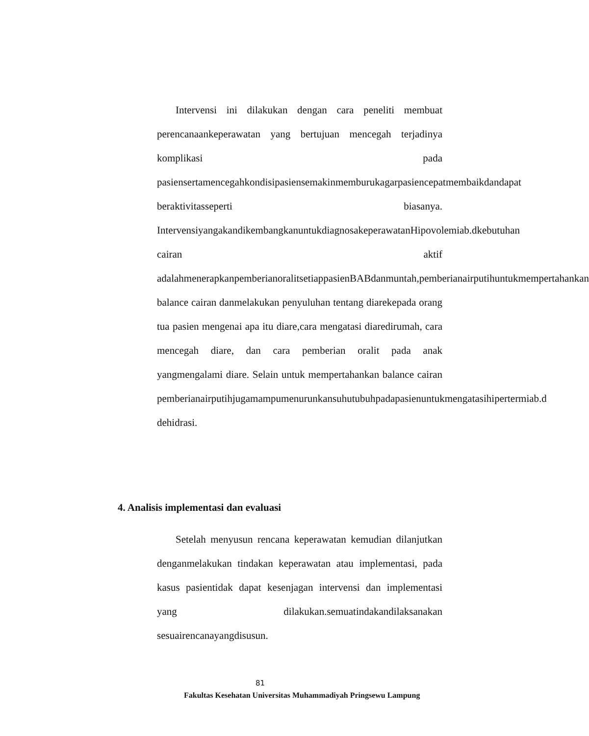Intervensi ini dilakukan dengan cara peneliti membuat perencanaankeperawatan yang bertujuan mencegah terjadinya komplikasi pada pasiensertamencegahkondisipasiensemakinmemburukagarpasiencepatmembaikdandapat beraktivitasseperti biasanya. IntervensiyangakandikembangkanuntukdiagnosakeperawatanHipovolemiab.dkebutuhan cairan aktif adalahmenerapkanpemberianoralitsetiappasienBABdanmuntah,pemberianairputihuntukmempertahankan balance cairan danmelakukan penyuluhan tentang diarekepada orang tua pasien mengenai apa itu diare,cara mengatasi diaredirumah, cara mencegah diare, dan cara pemberian oralit pada anak yangmengalami diare. Selain untuk mempertahankan balance cairan pemberianairputihjugamampumenurunkansuhutubuhpadapasienuntukmengatasihipertermiab.d dehidrasi.
4. Analisis implementasi dan evaluasi
Setelah menyusun rencana keperawatan kemudian dilanjutkan denganmelakukan tindakan keperawatan atau implementasi, pada kasus pasientidak dapat kesenjagan intervensi dan implementasi yang dilakukan.semuatindakandilaksanakan sesuairencanayangdisusun.
81
Fakultas Kesehatan Universitas Muhammadiyah Pringsewu Lampung